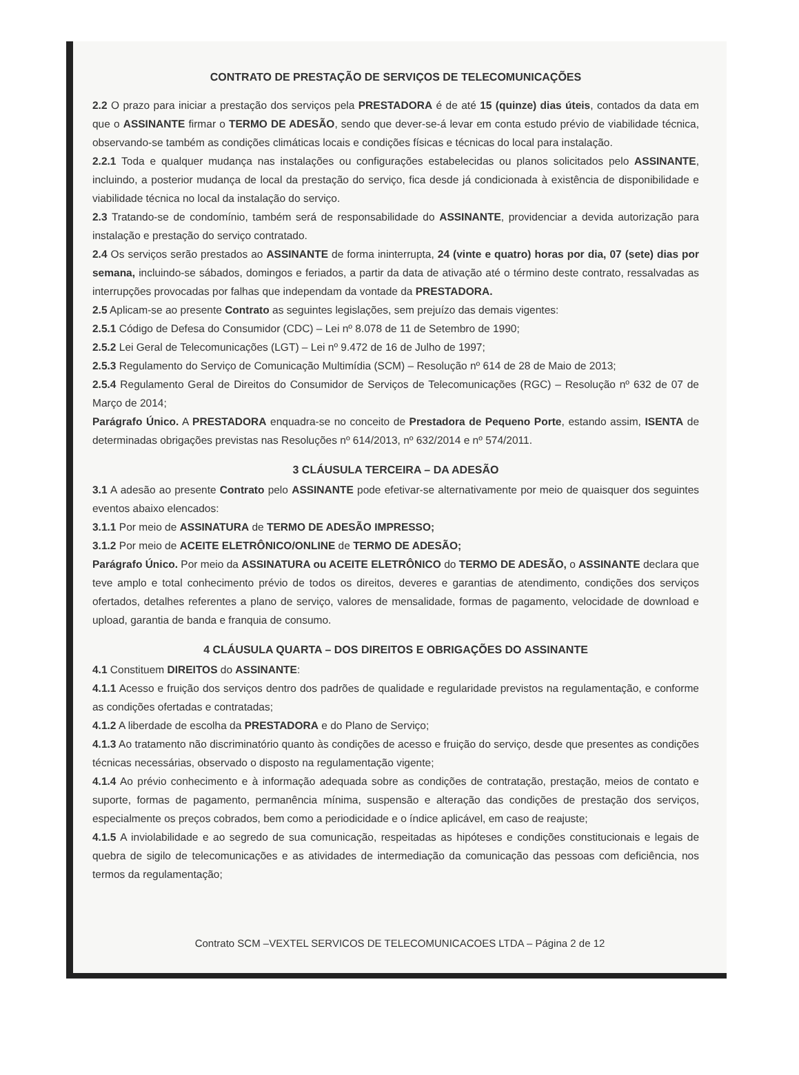CONTRATO DE PRESTAÇÃO DE SERVIÇOS DE TELECOMUNICAÇÕES
2.2 O prazo para iniciar a prestação dos serviços pela PRESTADORA é de até 15 (quinze) dias úteis, contados da data em que o ASSINANTE firmar o TERMO DE ADESÃO, sendo que dever-se-á levar em conta estudo prévio de viabilidade técnica, observando-se também as condições climáticas locais e condições físicas e técnicas do local para instalação.
2.2.1 Toda e qualquer mudança nas instalações ou configurações estabelecidas ou planos solicitados pelo ASSINANTE, incluindo, a posterior mudança de local da prestação do serviço, fica desde já condicionada à existência de disponibilidade e viabilidade técnica no local da instalação do serviço.
2.3 Tratando-se de condomínio, também será de responsabilidade do ASSINANTE, providenciar a devida autorização para instalação e prestação do serviço contratado.
2.4 Os serviços serão prestados ao ASSINANTE de forma ininterrupta, 24 (vinte e quatro) horas por dia, 07 (sete) dias por semana, incluindo-se sábados, domingos e feriados, a partir da data de ativação até o término deste contrato, ressalvadas as interrupções provocadas por falhas que independam da vontade da PRESTADORA.
2.5 Aplicam-se ao presente Contrato as seguintes legislações, sem prejuízo das demais vigentes:
2.5.1 Código de Defesa do Consumidor (CDC) – Lei nº 8.078 de 11 de Setembro de 1990;
2.5.2 Lei Geral de Telecomunicações (LGT) – Lei nº 9.472 de 16 de Julho de 1997;
2.5.3 Regulamento do Serviço de Comunicação Multimídia (SCM) – Resolução nº 614 de 28 de Maio de 2013;
2.5.4 Regulamento Geral de Direitos do Consumidor de Serviços de Telecomunicações (RGC) – Resolução nº 632 de 07 de Março de 2014;
Parágrafo Único. A PRESTADORA enquadra-se no conceito de Prestadora de Pequeno Porte, estando assim, ISENTA de determinadas obrigações previstas nas Resoluções nº 614/2013, nº 632/2014 e nº 574/2011.
3 CLÁUSULA TERCEIRA – DA ADESÃO
3.1 A adesão ao presente Contrato pelo ASSINANTE pode efetivar-se alternativamente por meio de quaisquer dos seguintes eventos abaixo elencados:
3.1.1 Por meio de ASSINATURA de TERMO DE ADESÃO IMPRESSO;
3.1.2 Por meio de ACEITE ELETRÔNICO/ONLINE de TERMO DE ADESÃO;
Parágrafo Único. Por meio da ASSINATURA ou ACEITE ELETRÔNICO do TERMO DE ADESÃO, o ASSINANTE declara que teve amplo e total conhecimento prévio de todos os direitos, deveres e garantias de atendimento, condições dos serviços ofertados, detalhes referentes a plano de serviço, valores de mensalidade, formas de pagamento, velocidade de download e upload, garantia de banda e franquia de consumo.
4 CLÁUSULA QUARTA – DOS DIREITOS E OBRIGAÇÕES DO ASSINANTE
4.1 Constituem DIREITOS do ASSINANTE:
4.1.1 Acesso e fruição dos serviços dentro dos padrões de qualidade e regularidade previstos na regulamentação, e conforme as condições ofertadas e contratadas;
4.1.2 A liberdade de escolha da PRESTADORA e do Plano de Serviço;
4.1.3 Ao tratamento não discriminatório quanto às condições de acesso e fruição do serviço, desde que presentes as condições técnicas necessárias, observado o disposto na regulamentação vigente;
4.1.4 Ao prévio conhecimento e à informação adequada sobre as condições de contratação, prestação, meios de contato e suporte, formas de pagamento, permanência mínima, suspensão e alteração das condições de prestação dos serviços, especialmente os preços cobrados, bem como a periodicidade e o índice aplicável, em caso de reajuste;
4.1.5 A inviolabilidade e ao segredo de sua comunicação, respeitadas as hipóteses e condições constitucionais e legais de quebra de sigilo de telecomunicações e as atividades de intermediação da comunicação das pessoas com deficiência, nos termos da regulamentação;
Contrato SCM –VEXTEL SERVICOS DE TELECOMUNICACOES LTDA – Página 2 de 12